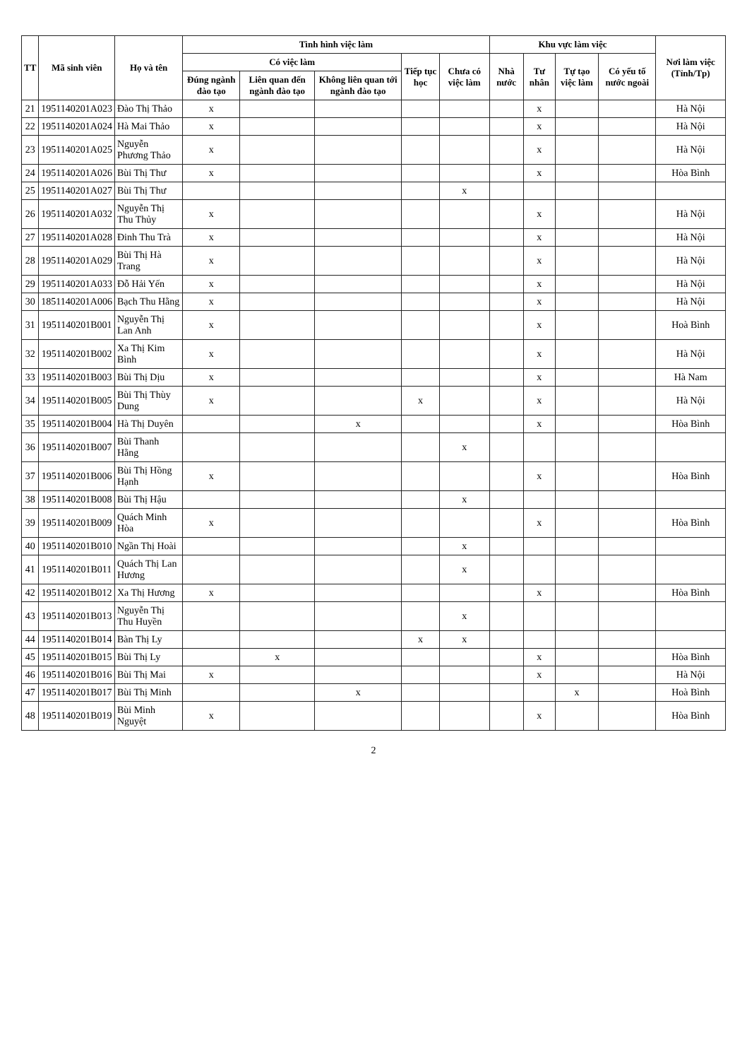| TT | Mã sinh viên | Họ và tên | Tình hình việc làm | | | | | Khu vực làm việc | | | | Nơi làm việc (Tỉnh/Tp) |
| --- | --- | --- | --- | --- | --- | --- | --- | --- | --- | --- | --- | --- |
| | | | Có việc làm | | | Tiếp tục học | Chưa có việc làm | Nhà nước | Tư nhân | Tự tạo việc làm | Có yếu tố nước ngoài | |
| | | | Đúng ngành đào tạo | Liên quan đến ngành đào tạo | Không liên quan tới ngành đào tạo | | | | | | | |
| 21 | 1951140201A023 | Đào Thị Thảo | x | | | | | | x | | | Hà Nội |
| 22 | 1951140201A024 | Hà Mai Thảo | x | | | | | | x | | | Hà Nội |
| 23 | 1951140201A025 | Nguyễn Phương Thảo | x | | | | | | x | | | Hà Nội |
| 24 | 1951140201A026 | Bùi Thị Thư | x | | | | | | x | | | Hòa Bình |
| 25 | 1951140201A027 | Bùi Thị Thư | | | | | x | | | | | |
| 26 | 1951140201A032 | Nguyễn Thị Thu Thủy | x | | | | | | x | | | Hà Nội |
| 27 | 1951140201A028 | Đinh Thu Trà | x | | | | | | x | | | Hà Nội |
| 28 | 1951140201A029 | Bùi Thị Hà Trang | x | | | | | | x | | | Hà Nội |
| 29 | 1951140201A033 | Đỗ Hải Yến | x | | | | | | x | | | Hà Nội |
| 30 | 1851140201A006 | Bạch Thu Hằng | x | | | | | | x | | | Hà Nội |
| 31 | 1951140201B001 | Nguyễn Thị Lan Anh | x | | | | | | x | | | Hoà Bình |
| 32 | 1951140201B002 | Xa Thị Kim Bình | x | | | | | | x | | | Hà Nội |
| 33 | 1951140201B003 | Bùi Thị Dịu | x | | | | | | x | | | Hà Nam |
| 34 | 1951140201B005 | Bùi Thị Thùy Dung | x | | | x | | | x | | | Hà Nội |
| 35 | 1951140201B004 | Hà Thị Duyên | | | x | | | | x | | | Hòa Bình |
| 36 | 1951140201B007 | Bùi Thanh Hằng | | | | | x | | | | | |
| 37 | 1951140201B006 | Bùi Thị Hồng Hạnh | x | | | | | | x | | | Hòa Bình |
| 38 | 1951140201B008 | Bùi Thị Hậu | | | | | x | | | | | |
| 39 | 1951140201B009 | Quách Minh Hòa | x | | | | | | x | | | Hòa Bình |
| 40 | 1951140201B010 | Ngần Thị Hoài | | | | | x | | | | | |
| 41 | 1951140201B011 | Quách Thị Lan Hương | | | | | x | | | | | |
| 42 | 1951140201B012 | Xa Thị Hương | x | | | | | | x | | | Hòa Bình |
| 43 | 1951140201B013 | Nguyễn Thị Thu Huyền | | | | | x | | | | | |
| 44 | 1951140201B014 | Bàn Thị Ly | | | | x | x | | | | | |
| 45 | 1951140201B015 | Bùi Thị Ly | | x | | | | | x | | | Hòa Bình |
| 46 | 1951140201B016 | Bùi Thị Mai | x | | | | | | x | | | Hà Nội |
| 47 | 1951140201B017 | Bùi Thị Minh | | | x | | | | | x | | Hoà Bình |
| 48 | 1951140201B019 | Bùi Minh Nguyệt | x | | | | | | x | | | Hòa Bình |
2